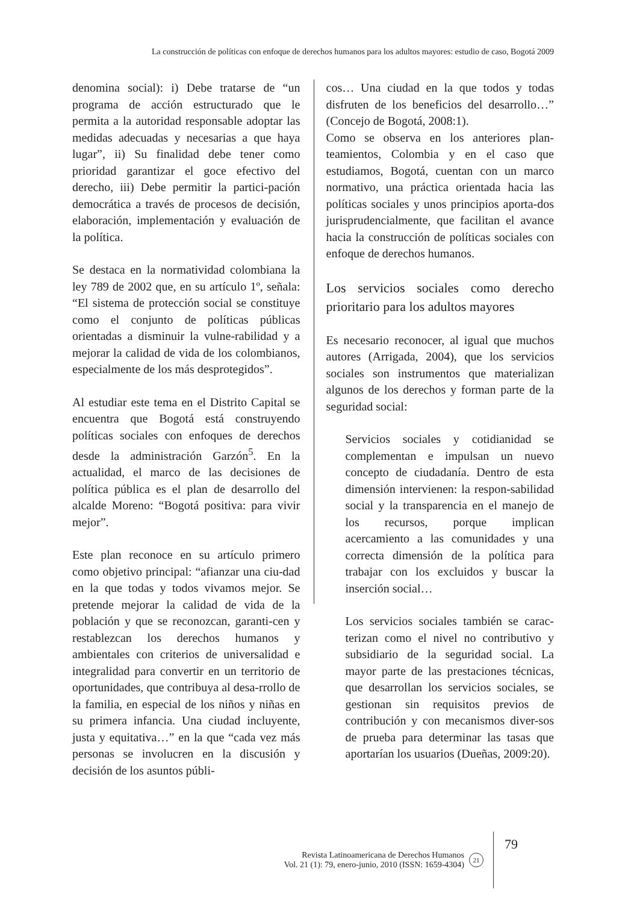La construcción de políticas con enfoque de derechos humanos para los adultos mayores: estudio de caso, Bogotá 2009
denomina social): i) Debe tratarse de “un programa de acción estructurado que le permita a la autoridad responsable adoptar las medidas adecuadas y necesarias a que haya lugar”, ii) Su finalidad debe tener como prioridad garantizar el goce efectivo del derecho, iii) Debe permitir la partici-pación democrática a través de procesos de decisión, elaboración, implementación y evaluación de la política.
Se destaca en la normatividad colombiana la ley 789 de 2002 que, en su artículo 1º, señala: “El sistema de protección social se constituye como el conjunto de políticas públicas orientadas a disminuir la vulne-rabilidad y a mejorar la calidad de vida de los colombianos, especialmente de los más desprotegidos”.
Al estudiar este tema en el Distrito Capital se encuentra que Bogotá está construyendo políticas sociales con enfoques de derechos desde la administración Garzón<sup>5</sup>. En la actualidad, el marco de las decisiones de política pública es el plan de desarrollo del alcalde Moreno: “Bogotá positiva: para vivir mejor”.
Este plan reconoce en su artículo primero como objetivo principal: “afianzar una ciu-dad en la que todas y todos vivamos mejor. Se pretende mejorar la calidad de vida de la población y que se reconozcan, garanti-cen y restablezcan los derechos humanos y ambientales con criterios de universalidad e integralidad para convertir en un territorio de oportunidades, que contribuya al desa-rrollo de la familia, en especial de los niños y niñas en su primera infancia. Una ciudad incluyente, justa y equitativa…” en la que “cada vez más personas se involucren en la discusión y decisión de los asuntos públi-
cos… Una ciudad en la que todos y todas disfruten de los beneficios del desarrollo…” (Concejo de Bogotá, 2008:1).
Como se observa en los anteriores plan-teamientos, Colombia y en el caso que estudiamos, Bogotá, cuentan con un marco normativo, una práctica orientada hacia las políticas sociales y unos principios aporta-dos jurisprudencialmente, que facilitan el avance hacia la construcción de políticas sociales con enfoque de derechos humanos.
Los servicios sociales como derecho prioritario para los adultos mayores
Es necesario reconocer, al igual que muchos autores (Arrigada, 2004), que los servicios sociales son instrumentos que materializan algunos de los derechos y forman parte de la seguridad social:
Servicios sociales y cotidianidad se complementan e impulsan un nuevo concepto de ciudadanía. Dentro de esta dimensión intervienen: la respon-sabilidad social y la transparencia en el manejo de los recursos, porque implican acercamiento a las comunidades y una correcta dimensión de la política para trabajar con los excluidos y buscar la inserción social…
Los servicios sociales también se carac-terizan como el nivel no contributivo y subsidiario de la seguridad social. La mayor parte de las prestaciones técnicas, que desarrollan los servicios sociales, se gestionan sin requisitos previos de contribución y con mecanismos diver-sos de prueba para determinar las tasas que aportarían los usuarios (Dueñas, 2009:20).
Revista Latinoamericana de Derechos Humanos
Vol. 21 (1): 79, enero-junio, 2010 (ISSN: 1659-4304)
21
79